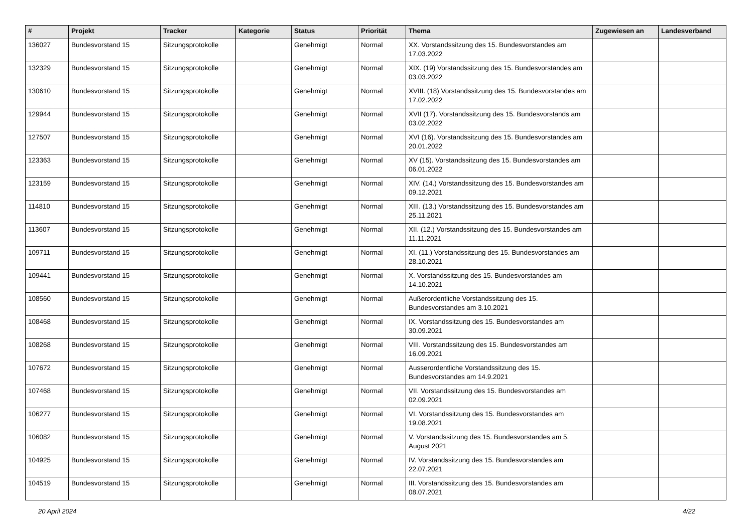| # | Projekt | Tracker | Kategorie | Status | Priorität | Thema | Zugewiesen an | Landesverband |
| --- | --- | --- | --- | --- | --- | --- | --- | --- |
| 136027 | Bundesvorstand 15 | Sitzungsprotokolle | | Genehmigt | Normal | XX. Vorstandssitzung des 15. Bundesvorstandes am 17.03.2022 | | |
| 132329 | Bundesvorstand 15 | Sitzungsprotokolle | | Genehmigt | Normal | XIX. (19) Vorstandssitzung des 15. Bundesvorstandes am 03.03.2022 | | |
| 130610 | Bundesvorstand 15 | Sitzungsprotokolle | | Genehmigt | Normal | XVIII. (18) Vorstandssitzung des 15. Bundesvorstandes am 17.02.2022 | | |
| 129944 | Bundesvorstand 15 | Sitzungsprotokolle | | Genehmigt | Normal | XVII (17). Vorstandssitzung des 15. Bundesvorstands am 03.02.2022 | | |
| 127507 | Bundesvorstand 15 | Sitzungsprotokolle | | Genehmigt | Normal | XVI (16). Vorstandssitzung des 15. Bundesvorstandes am 20.01.2022 | | |
| 123363 | Bundesvorstand 15 | Sitzungsprotokolle | | Genehmigt | Normal | XV (15). Vorstandssitzung des 15. Bundesvorstandes am 06.01.2022 | | |
| 123159 | Bundesvorstand 15 | Sitzungsprotokolle | | Genehmigt | Normal | XIV. (14.) Vorstandssitzung des 15. Bundesvorstandes am 09.12.2021 | | |
| 114810 | Bundesvorstand 15 | Sitzungsprotokolle | | Genehmigt | Normal | XIII. (13.) Vorstandssitzung des 15. Bundesvorstandes am 25.11.2021 | | |
| 113607 | Bundesvorstand 15 | Sitzungsprotokolle | | Genehmigt | Normal | XII. (12.) Vorstandssitzung des 15. Bundesvorstandes am 11.11.2021 | | |
| 109711 | Bundesvorstand 15 | Sitzungsprotokolle | | Genehmigt | Normal | XI. (11.) Vorstandssitzung des 15. Bundesvorstandes am 28.10.2021 | | |
| 109441 | Bundesvorstand 15 | Sitzungsprotokolle | | Genehmigt | Normal | X. Vorstandssitzung des 15. Bundesvorstandes am 14.10.2021 | | |
| 108560 | Bundesvorstand 15 | Sitzungsprotokolle | | Genehmigt | Normal | Außerordentliche Vorstandssitzung des 15. Bundesvorstandes am 3.10.2021 | | |
| 108468 | Bundesvorstand 15 | Sitzungsprotokolle | | Genehmigt | Normal | IX. Vorstandssitzung des 15. Bundesvorstandes am 30.09.2021 | | |
| 108268 | Bundesvorstand 15 | Sitzungsprotokolle | | Genehmigt | Normal | VIII. Vorstandssitzung des 15. Bundesvorstandes am 16.09.2021 | | |
| 107672 | Bundesvorstand 15 | Sitzungsprotokolle | | Genehmigt | Normal | Ausserordentliche Vorstandssitzung des 15. Bundesvorstandes am 14.9.2021 | | |
| 107468 | Bundesvorstand 15 | Sitzungsprotokolle | | Genehmigt | Normal | VII. Vorstandssitzung des 15. Bundesvorstandes am 02.09.2021 | | |
| 106277 | Bundesvorstand 15 | Sitzungsprotokolle | | Genehmigt | Normal | VI. Vorstandssitzung des 15. Bundesvorstandes am 19.08.2021 | | |
| 106082 | Bundesvorstand 15 | Sitzungsprotokolle | | Genehmigt | Normal | V. Vorstandssitzung des 15. Bundesvorstandes am 5. August 2021 | | |
| 104925 | Bundesvorstand 15 | Sitzungsprotokolle | | Genehmigt | Normal | IV. Vorstandssitzung des 15. Bundesvorstandes am 22.07.2021 | | |
| 104519 | Bundesvorstand 15 | Sitzungsprotokolle | | Genehmigt | Normal | III. Vorstandssitzung des 15. Bundesvorstandes am 08.07.2021 | | |
20 April 2024 4/22